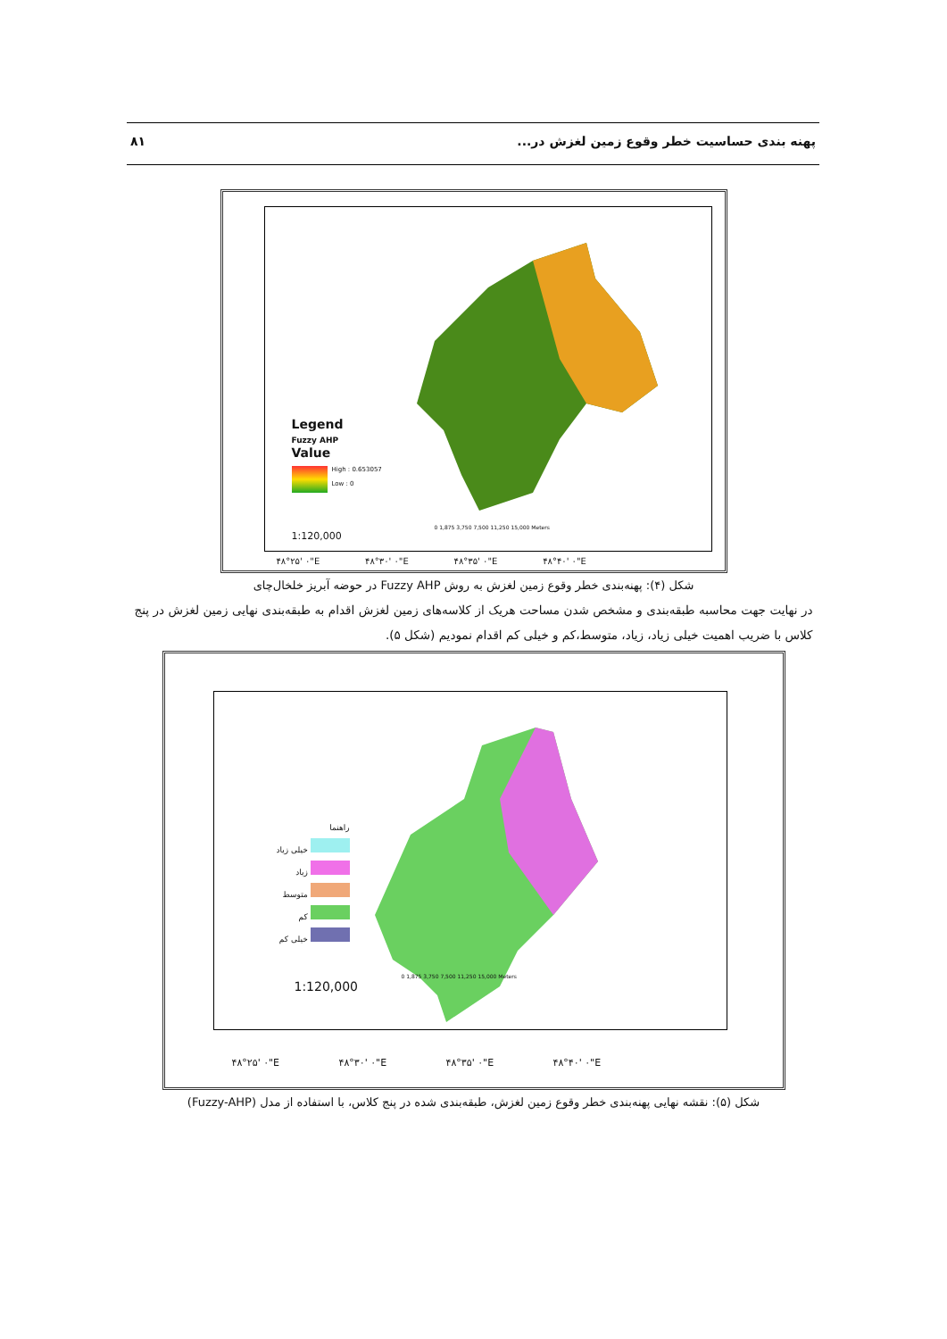پهنه بندی حساسیت خطر وقوع زمین لغزش در... ۸۱
Legend
Fuzzy AHP
Value
High : 0.653057
Low : 0
1:120,000
0 1,875 3,750 7,500 11,250 15,000 Meters
۴۸°۲۵' ۰"E ۴۸°۳۰' ۰"E ۴۸°۳۵' ۰"E ۴۸°۴۰' ۰"E
شکل (۴): پهنه‌بندی خطر وقوع زمین لغزش به روش Fuzzy AHP در حوضه آبریز خلخال‌چای
در نهایت جهت محاسبه طبقه‌بندی و مشخص شدن مساحت هریک از کلاسه‌های زمین لغزش اقدام به طبقه‌بندی نهایی زمین لغزش در پنج کلاس با ضریب اهمیت خیلی زیاد، زیاد، متوسط،کم و خیلی کم اقدام نمودیم (شکل ۵).
راهنما
خیلی زیاد
زیاد
متوسط
کم
خیلی کم
1:120,000
0 1,875 3,750 7,500 11,250 15,000 Meters
۴۸°۲۵' ۰"E ۴۸°۳۰' ۰"E ۴۸°۳۵' ۰"E ۴۸°۴۰' ۰"E
شکل (۵): نقشه نهایی پهنه‌بندی خطر وقوع زمین لغزش، طبقه‌بندی شده در پنج کلاس، با استفاده از مدل (Fuzzy-AHP)